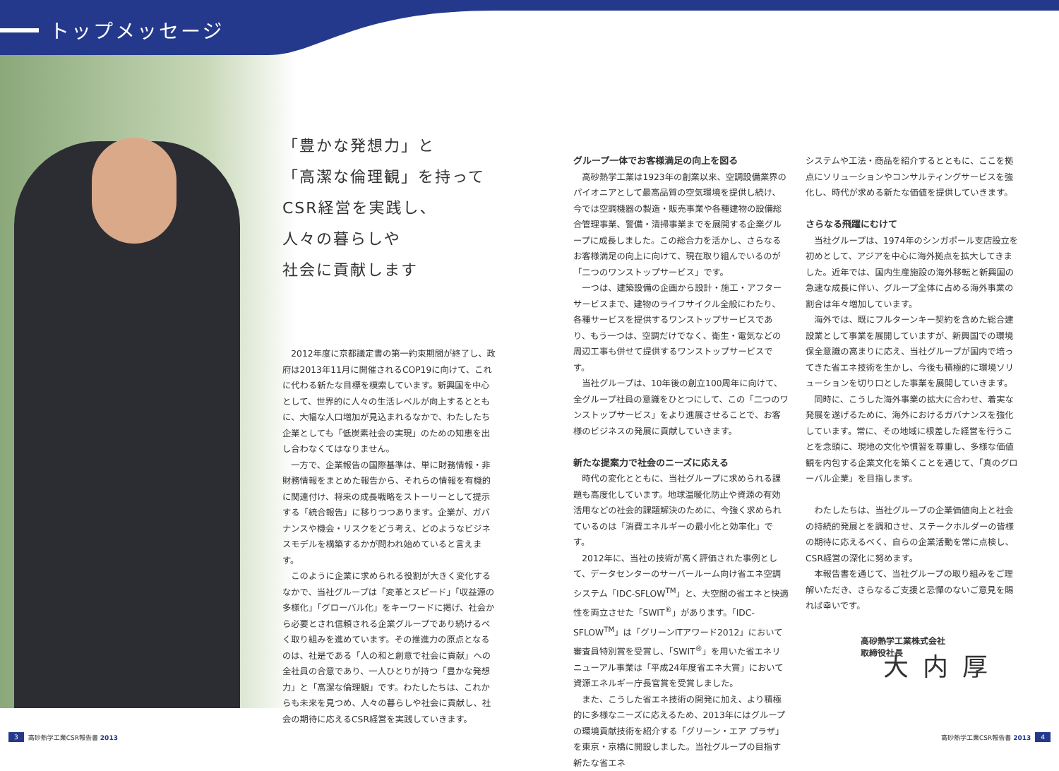トップメッセージ
「豊かな発想力」と
「高潔な倫理観」を持って
CSR経営を実践し、
人々の暮らしや
社会に貢献します
2012年度に京都議定書の第一約束期間が終了し、政府は2013年11月に開催されるCOP19に向けて、これに代わる新たな目標を模索しています。新興国を中心として、世界的に人々の生活レベルが向上するとともに、大幅な人口増加が見込まれるなかで、わたしたち企業としても「低炭素社会の実現」のための知恵を出し合わなくてはなりません。
一方で、企業報告の国際基準は、単に財務情報・非財務情報をまとめた報告から、それらの情報を有機的に関連付け、将来の成長戦略をストーリーとして提示する「統合報告」に移りつつあります。企業が、ガバナンスや機会・リスクをどう考え、どのようなビジネスモデルを構築するかが問われ始めていると言えます。
このように企業に求められる役割が大きく変化するなかで、当社グループは「変革とスピード」「収益源の多様化」「グローバル化」をキーワードに掲げ、社会から必要とされ信頼される企業グループであり続けるべく取り組みを進めています。その推進力の原点となるのは、社是である「人の和と創意で社会に貢献」への全社員の合意であり、一人ひとりが持つ「豊かな発想力」と「高潔な倫理観」です。わたしたちは、これからも未来を見つめ、人々の暮らしや社会に貢献し、社会の期待に応えるCSR経営を実践していきます。
グループ一体でお客様満足の向上を図る
高砂熱学工業は1923年の創業以来、空調設備業界のパイオニアとして最高品質の空気環境を提供し続け、今では空調機器の製造・販売事業や各種建物の設備総合管理事業、警備・清掃事業までを展開する企業グループに成長しました。この総合力を活かし、さらなるお客様満足の向上に向けて、現在取り組んでいるのが「二つのワンストップサービス」です。
一つは、建築設備の企画から設計・施工・アフターサービスまで、建物のライフサイクル全般にわたり、各種サービスを提供するワンストップサービスであり、もう一つは、空調だけでなく、衛生・電気などの周辺工事も併せて提供するワンストップサービスです。
当社グループは、10年後の創立100周年に向けて、全グループ社員の意識をひとつにして、この「二つのワンストップサービス」をより進展させることで、お客様のビジネスの発展に貢献していきます。
新たな提案力で社会のニーズに応える
時代の変化とともに、当社グループに求められる課題も高度化しています。地球温暖化防止や資源の有効活用などの社会的課題解決のために、今強く求められているのは「消費エネルギーの最小化と効率化」です。
2012年に、当社の技術が高く評価された事例として、データセンターのサーバールーム向け省エネ空調システム「IDC-SFLOW<sup>TM</sup>」と、大空間の省エネと快適性を両立させた「SWIT<sup>®</sup>」があります。「IDC-SFLOW<sup>TM</sup>」は「グリーンITアワード2012」において審査員特別賞を受賞し、「SWIT<sup>®</sup>」を用いた省エネリニューアル事業は「平成24年度省エネ大賞」において資源エネルギー庁長官賞を受賞しました。
また、こうした省エネ技術の開発に加え、より積極的に多様なニーズに応えるため、2013年にはグループの環境貢献技術を紹介する「グリーン・エア プラザ」を東京・京橋に開設しました。当社グループの目指す新たな省エネ
システムや工法・商品を紹介するとともに、ここを拠点にソリューションやコンサルティングサービスを強化し、時代が求める新たな価値を提供していきます。
さらなる飛躍にむけて
当社グループは、1974年のシンガポール支店設立を初めとして、アジアを中心に海外拠点を拡大してきました。近年では、国内生産施設の海外移転と新興国の急速な成長に伴い、グループ全体に占める海外事業の割合は年々増加しています。
海外では、既にフルターンキー契約を含めた総合建設業として事業を展開していますが、新興国での環境保全意識の高まりに応え、当社グループが国内で培ってきた省エネ技術を生かし、今後も積極的に環境ソリューションを切り口とした事業を展開していきます。
同時に、こうした海外事業の拡大に合わせ、着実な発展を遂げるために、海外におけるガバナンスを強化しています。常に、その地域に根差した経営を行うことを念頭に、現地の文化や慣習を尊重し、多様な価値観を内包する企業文化を築くことを通じて、「真のグローバル企業」を目指します。
わたしたちは、当社グループの企業価値向上と社会の持続的発展とを調和させ、ステークホルダーの皆様の期待に応えるべく、自らの企業活動を常に点検し、CSR経営の深化に努めます。
本報告書を通じて、当社グループの取り組みをご理解いただき、さらなるご支援と忌憚のないご意見を賜れば幸いです。
高砂熱学工業株式会社
取締役社長
大内厚
3 高砂熱学工業CSR報告書 2013 高砂熱学工業CSR報告書 2013 4